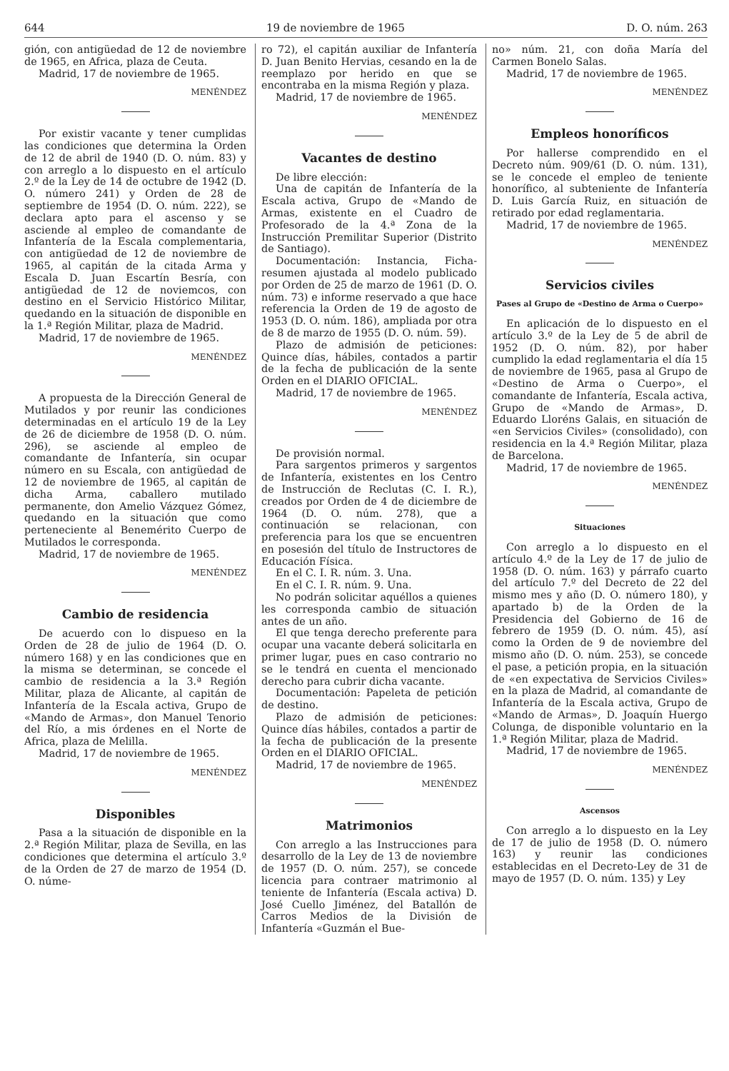644 19 de noviembre de 1965 D. O. núm. 263
gión, con antigüedad de 12 de noviembre de 1965, en Africa, plaza de Ceuta.
Madrid, 17 de noviembre de 1965.
MENÉNDEZ
Por existir vacante y tener cumplidas las condiciones que determina la Orden de 12 de abril de 1940 (D. O. núm. 83) y con arreglo a lo dispuesto en el artículo 2.º de la Ley de 14 de octubre de 1942 (D. O. número 241) y Orden de 28 de septiembre de 1954 (D. O. núm. 222), se declara apto para el ascenso y se asciende al empleo de comandante de Infantería de la Escala complementaria, con antigüedad de 12 de noviembre de 1965, al capitán de la citada Arma y Escala D. Juan Escartín Besría, con antigüedad de 12 de noviemcos, con destino en el Servicio Histórico Militar, quedando en la situación de disponible en la 1.ª Región Militar, plaza de Madrid.
Madrid, 17 de noviembre de 1965.
MENÉNDEZ
A propuesta de la Dirección General de Mutilados y por reunir las condiciones determinadas en el artículo 19 de la Ley de 26 de diciembre de 1958 (D. O. núm. 296), se asciende al empleo de comandante de Infantería, sin ocupar número en su Escala, con antigüedad de 12 de noviembre de 1965, al capitán de dicha Arma, caballero mutilado permanente, don Amelio Vázquez Gómez, quedando en la situación que como perteneciente al Benemérito Cuerpo de Mutilados le corresponda.
Madrid, 17 de noviembre de 1965.
MENÉNDEZ
Cambio de residencia
De acuerdo con lo dispueso en la Orden de 28 de julio de 1964 (D. O. número 168) y en las condiciones que en la misma se determinan, se concede el cambio de residencia a la 3.ª Región Militar, plaza de Alicante, al capitán de Infantería de la Escala activa, Grupo de «Mando de Armas», don Manuel Tenorio del Río, a mis órdenes en el Norte de Africa, plaza de Melilla.
Madrid, 17 de noviembre de 1965.
MENÉNDEZ
Disponibles
Pasa a la situación de disponible en la 2.ª Región Militar, plaza de Sevilla, en las condiciones que determina el artículo 3.º de la Orden de 27 de marzo de 1954 (D. O. núme-
ro 72), el capitán auxiliar de Infantería D. Juan Benito Hervias, cesando en la de reemplazo por herido en que se encontraba en la misma Región y plaza.
Madrid, 17 de noviembre de 1965.
MENÉNDEZ
Vacantes de destino
De libre elección:
Una de capitán de Infantería de la Escala activa, Grupo de «Mando de Armas, existente en el Cuadro de Profesorado de la 4.ª Zona de la Instrucción Premilitar Superior (Distrito de Santiago).
Documentación: Instancia, Ficha-resumen ajustada al modelo publicado por Orden de 25 de marzo de 1961 (D. O. núm. 73) e informe reservado a que hace referencia la Orden de 19 de agosto de 1953 (D. O. núm. 186), ampliada por otra de 8 de marzo de 1955 (D. O. núm. 59).
Plazo de admisión de peticiones: Quince días, hábiles, contados a partir de la fecha de publicación de la sente Orden en el DIARIO OFICIAL.
Madrid, 17 de noviembre de 1965.
MENÉNDEZ
De provisión normal.
Para sargentos primeros y sargentos de Infantería, existentes en los Centro de Instrucción de Reclutas (C. I. R.), creados por Orden de 4 de diciembre de 1964 (D. O. núm. 278), que a continuación se relacionan, con preferencia para los que se encuentren en posesión del título de Instructores de Educación Física.
En el C. I. R. núm. 3. Una.
En el C. I. R. núm. 9. Una.
No podrán solicitar aquéllos a quienes les corresponda cambio de situación antes de un año.
El que tenga derecho preferente para ocupar una vacante deberá solicitarla en primer lugar, pues en caso contrario no se le tendrá en cuenta el mencionado derecho para cubrir dicha vacante.
Documentación: Papeleta de petición de destino.
Plazo de admisión de peticiones: Quince días hábiles, contados a partir de la fecha de publicación de la presente Orden en el DIARIO OFICIAL.
Madrid, 17 de noviembre de 1965.
MENÉNDEZ
Matrimonios
Con arreglo a las Instrucciones para desarrollo de la Ley de 13 de noviembre de 1957 (D. O. núm. 257), se concede licencia para contraer matrimonio al teniente de Infantería (Escala activa) D. José Cuello Jiménez, del Batallón de Carros Medios de la División de Infantería «Guzmán el Bue-
no» núm. 21, con doña María del Carmen Bonelo Salas.
Madrid, 17 de noviembre de 1965.
MENÉNDEZ
Empleos honoríficos
Por hallerse comprendido en el Decreto núm. 909/61 (D. O. núm. 131), se le concede el empleo de teniente honorífico, al subteniente de Infantería D. Luis García Ruiz, en situación de retirado por edad reglamentaria.
Madrid, 17 de noviembre de 1965.
MENÉNDEZ
Servicios civiles
Pases al Grupo de «Destino de Arma o Cuerpo»
En aplicación de lo dispuesto en el artículo 3.º de la Ley de 5 de abril de 1952 (D. O. núm. 82), por haber cumplido la edad reglamentaria el día 15 de noviembre de 1965, pasa al Grupo de «Destino de Arma o Cuerpo», el comandante de Infantería, Escala activa, Grupo de «Mando de Armas», D. Eduardo Lloréns Galais, en situación de «en Servicios Civiles» (consolidado), con residencia en la 4.ª Región Militar, plaza de Barcelona.
Madrid, 17 de noviembre de 1965.
MENÉNDEZ
Situaciones
Con arreglo a lo dispuesto en el artículo 4.º de la Ley de 17 de julio de 1958 (D. O. núm. 163) y párrafo cuarto del artículo 7.º del Decreto de 22 del mismo mes y año (D. O. número 180), y apartado b) de la Orden de la Presidencia del Gobierno de 16 de febrero de 1959 (D. O. núm. 45), así como la Orden de 9 de noviembre del mismo año (D. O. núm. 253), se concede el pase, a petición propia, en la situación de «en expectativa de Servicios Civiles» en la plaza de Madrid, al comandante de Infantería de la Escala activa, Grupo de «Mando de Armas», D. Joaquín Huergo Colunga, de disponible voluntario en la 1.ª Región Militar, plaza de Madrid.
Madrid, 17 de noviembre de 1965.
MENÉNDEZ
Ascensos
Con arreglo a lo dispuesto en la Ley de 17 de julio de 1958 (D. O. número 163) y reunir las condiciones establecidas en el Decreto-Ley de 31 de mayo de 1957 (D. O. núm. 135) y Ley